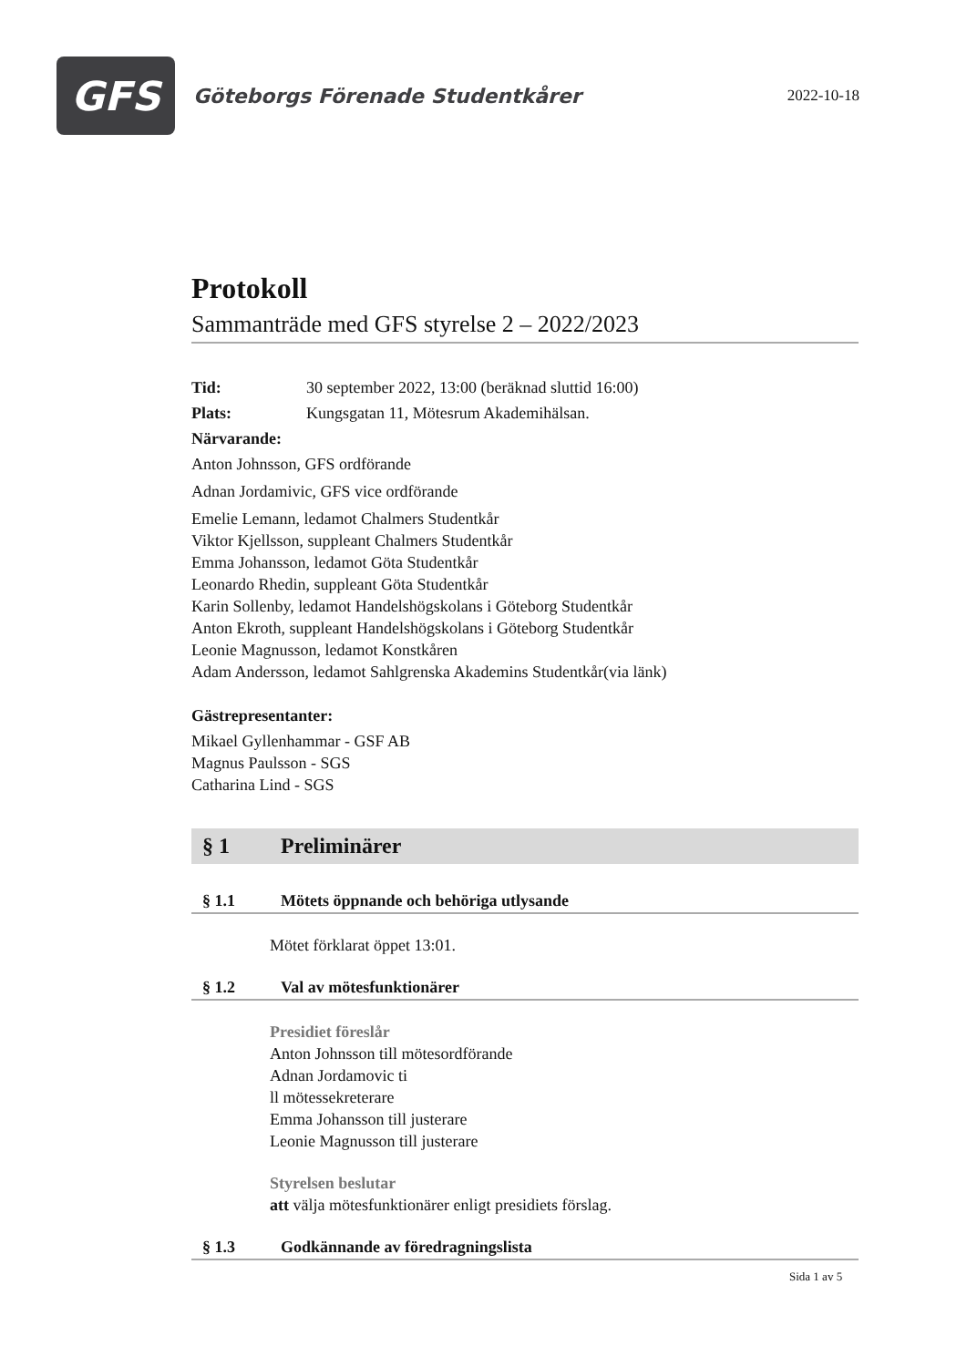GFS
Göteborgs Förenade Studentkårer
2022-10-18
Protokoll
Sammanträde med GFS styrelse 2 – 2022/2023
Tid: 30 september 2022, 13:00 (beräknad sluttid 16:00)
Plats: Kungsgatan 11, Mötesrum Akademihälsan.
Närvarande:
Anton Johnsson, GFS ordförande
Adnan Jordamivic, GFS vice ordförande
Emelie Lemann, ledamot Chalmers Studentkår
Viktor Kjellsson, suppleant Chalmers Studentkår
Emma Johansson, ledamot Göta Studentkår
Leonardo Rhedin, suppleant Göta Studentkår
Karin Sollenby, ledamot Handelshögskolans i Göteborg Studentkår
Anton Ekroth, suppleant Handelshögskolans i Göteborg Studentkår
Leonie Magnusson, ledamot Konstkåren
Adam Andersson, ledamot Sahlgrenska Akademins Studentkår(via länk)
Gästrepresentanter:
Mikael Gyllenhammar - GSF AB
Magnus Paulsson - SGS
Catharina Lind - SGS
§ 1 Preliminärer
§ 1.1 Mötets öppnande och behöriga utlysande
Mötet förklarat öppet 13:01.
§ 1.2 Val av mötesfunktionärer
Presidiet föreslår
Anton Johnsson till mötesordförande
Adnan Jordamovic ti
ll mötessekreterare
Emma Johansson till justerare
Leonie Magnusson till justerare
Styrelsen beslutar
att välja mötesfunktionärer enligt presidiets förslag.
§ 1.3 Godkännande av föredragningslista
Sida 1 av 5